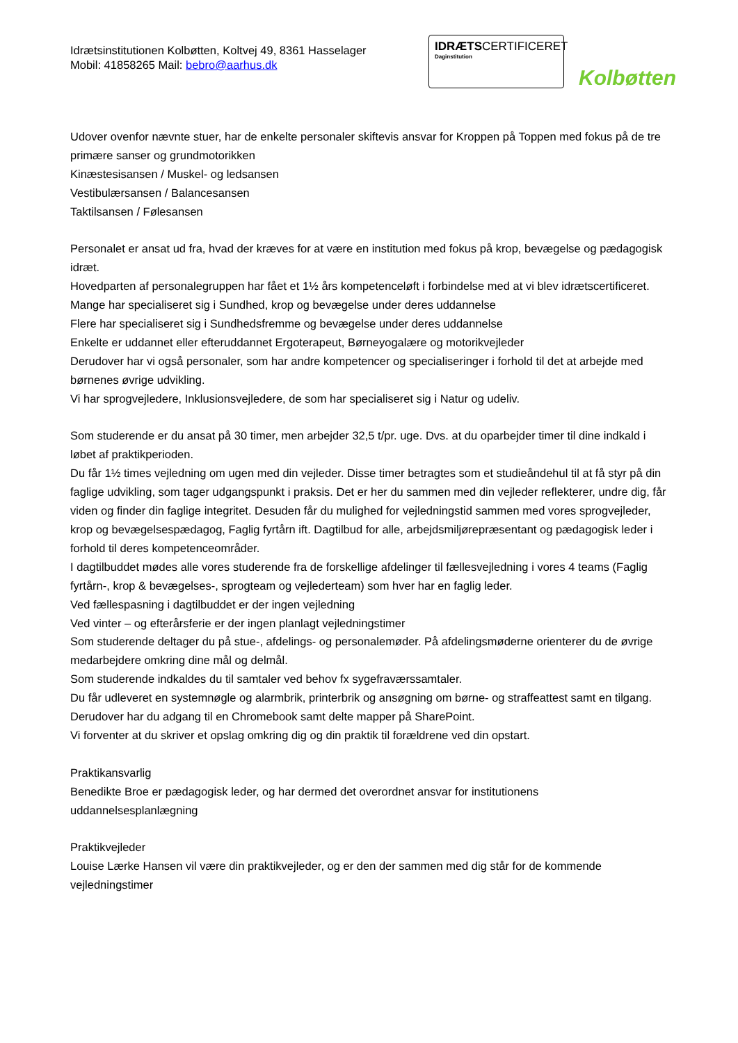Idrætsinstitutionen Kolbøtten, Koltvej 49, 8361 Hasselager
Mobil: 41858265 Mail: bebro@aarhus.dk
IDRÆTSCERTIFICERET
Daginstitution
Kolbøtten
Udover ovenfor nævnte stuer, har de enkelte personaler skiftevis ansvar for Kroppen på Toppen med fokus på de tre primære sanser og grundmotorikken
Kinæstesisansen / Muskel- og ledsansen
Vestibulærsansen / Balancesansen
Taktilsansen / Følesansen
Personalet er ansat ud fra, hvad der kræves for at være en institution med fokus på krop, bevægelse og pædagogisk idræt.
Hovedparten af personalegruppen har fået et 1½ års kompetenceløft i forbindelse med at vi blev idrætscertificeret.
Mange har specialiseret sig i Sundhed, krop og bevægelse under deres uddannelse
Flere har specialiseret sig i Sundhedsfremme og bevægelse under deres uddannelse
Enkelte er uddannet eller efteruddannet Ergoterapeut, Børneyogalære og motorikvejleder
Derudover har vi også personaler, som har andre kompetencer og specialiseringer i forhold til det at arbejde med børnenes øvrige udvikling.
Vi har sprogvejledere, Inklusionsvejledere, de som har specialiseret sig i Natur og udeliv.
Som studerende er du ansat på 30 timer, men arbejder 32,5 t/pr. uge. Dvs. at du oparbejder timer til dine indkald i løbet af praktikperioden.
Du får 1½ times vejledning om ugen med din vejleder. Disse timer betragtes som et studieåndehul til at få styr på din faglige udvikling, som tager udgangspunkt i praksis. Det er her du sammen med din vejleder reflekterer, undre dig, får viden og finder din faglige integritet. Desuden får du mulighed for vejledningstid sammen med vores sprogvejleder, krop og bevægelsespædagog, Faglig fyrtårn ift. Dagtilbud for alle, arbejdsmiljørepræsentant og pædagogisk leder i forhold til deres kompetenceområder.
I dagtilbuddet mødes alle vores studerende fra de forskellige afdelinger til fællesvejledning i vores 4 teams (Faglig fyrtårn-, krop & bevægelses-, sprogteam og vejlederteam) som hver har en faglig leder.
Ved fællespasning i dagtilbuddet er der ingen vejledning
Ved vinter – og efterårsferie er der ingen planlagt vejledningstimer
Som studerende deltager du på stue-, afdelings- og personalemøder. På afdelingsmøderne orienterer du de øvrige medarbejdere omkring dine mål og delmål.
Som studerende indkaldes du til samtaler ved behov fx sygefraværssamtaler.
Du får udleveret en systemnøgle og alarmbrik, printerbrik og ansøgning om børne- og straffeattest samt en tilgang. Derudover har du adgang til en Chromebook samt delte mapper på SharePoint.
Vi forventer at du skriver et opslag omkring dig og din praktik til forældrene ved din opstart.
Praktikansvarlig
Benedikte Broe er pædagogisk leder, og har dermed det overordnet ansvar for institutionens uddannelsesplanlægning
Praktikvejleder
Louise Lærke Hansen vil være din praktikvejleder, og er den der sammen med dig står for de kommende vejledningstimer